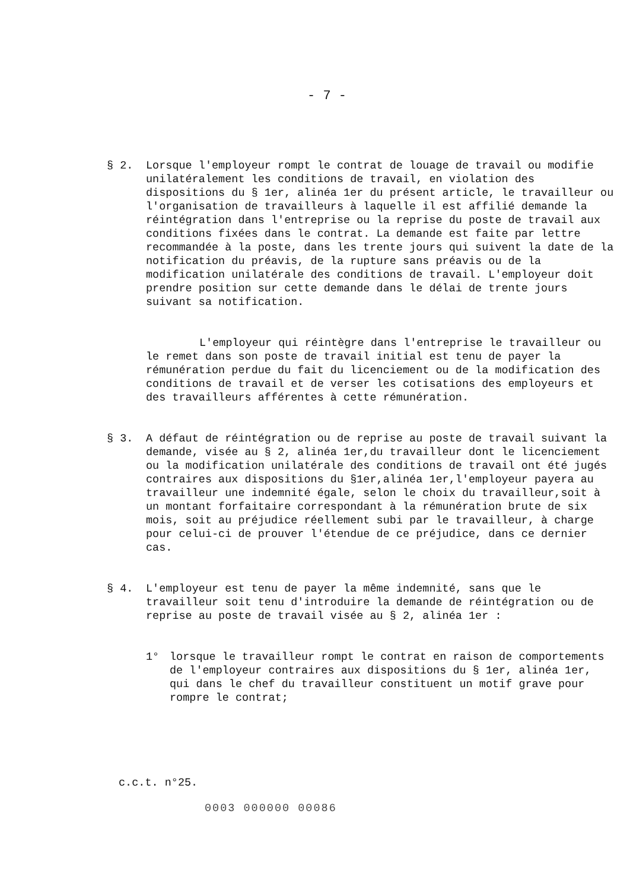- 7 -
§ 2. Lorsque l'employeur rompt le contrat de louage de travail ou modifie unilatéralement les conditions de travail, en violation des dispositions du § 1er, alinéa 1er du présent article, le travailleur ou l'organisation de travailleurs à laquelle il est affilié demande la réintégration dans l'entreprise ou la reprise du poste de travail aux conditions fixées dans le contrat. La demande est faite par lettre recommandée à la poste, dans les trente jours qui suivent la date de la notification du préavis, de la rupture sans préavis ou de la modification unilatérale des conditions de travail. L'employeur doit prendre position sur cette demande dans le délai de trente jours suivant sa notification.
L'employeur qui réintègre dans l'entreprise le travailleur ou le remet dans son poste de travail initial est tenu de payer la rémunération perdue du fait du licenciement ou de la modification des conditions de travail et de verser les cotisations des employeurs et des travailleurs afférentes à cette rémunération.
§ 3. A défaut de réintégration ou de reprise au poste de travail suivant la demande, visée au § 2, alinéa 1er,du travailleur dont le licenciement ou la modification unilatérale des conditions de travail ont été jugés contraires aux dispositions du §1er,alinéa 1er,l'employeur payera au travailleur une indemnité égale, selon le choix du travailleur,soit à un montant forfaitaire correspondant à la rémunération brute de six mois, soit au préjudice réellement subi par le travailleur, à charge pour celui-ci de prouver l'étendue de ce préjudice, dans ce dernier cas.
§ 4. L'employeur est tenu de payer la même indemnité, sans que le travailleur soit tenu d'introduire la demande de réintégration ou de reprise au poste de travail visée au § 2, alinéa 1er :
1° lorsque le travailleur rompt le contrat en raison de comportements de l'employeur contraires aux dispositions du § 1er, alinéa 1er, qui dans le chef du travailleur constituent un motif grave pour rompre le contrat;
c.c.t. n°25.
0003 000000 00086